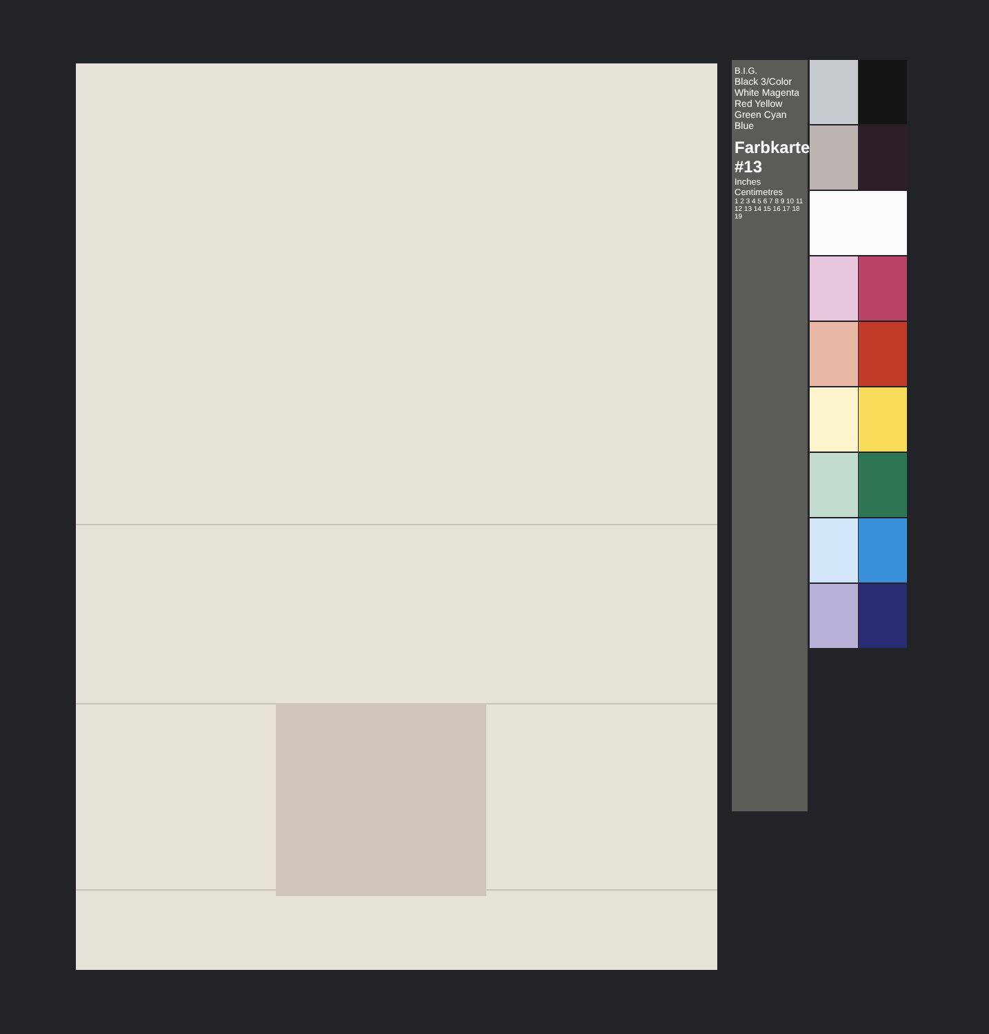B.I.G.
Black 3/Color White Magenta Red Yellow Green Cyan Blue
Farbkarte #13
Inches Centimetres
1 2 3 4 5 6 7 8 9 10 11 12 13 14 15 16 17 18 19